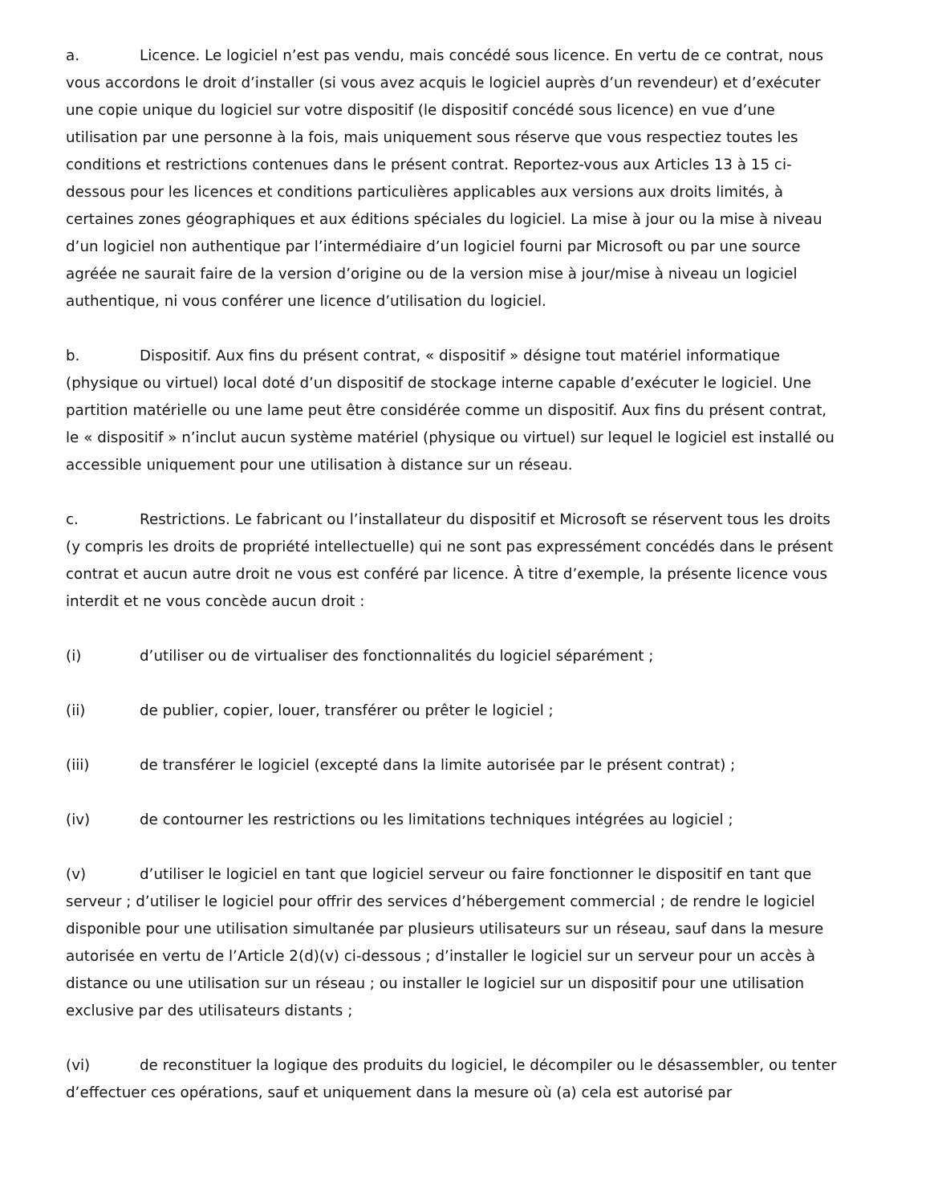a. Licence. Le logiciel n’est pas vendu, mais concédé sous licence. En vertu de ce contrat, nous vous accordons le droit d’installer (si vous avez acquis le logiciel auprès d’un revendeur) et d’exécuter une copie unique du logiciel sur votre dispositif (le dispositif concédé sous licence) en vue d’une utilisation par une personne à la fois, mais uniquement sous réserve que vous respectiez toutes les conditions et restrictions contenues dans le présent contrat. Reportez-vous aux Articles 13 à 15 ci-dessous pour les licences et conditions particulières applicables aux versions aux droits limités, à certaines zones géographiques et aux éditions spéciales du logiciel. La mise à jour ou la mise à niveau d’un logiciel non authentique par l’intermédiaire d’un logiciel fourni par Microsoft ou par une source agréée ne saurait faire de la version d’origine ou de la version mise à jour/mise à niveau un logiciel authentique, ni vous conférer une licence d’utilisation du logiciel.
b. Dispositif. Aux fins du présent contrat, « dispositif » désigne tout matériel informatique (physique ou virtuel) local doté d’un dispositif de stockage interne capable d’exécuter le logiciel. Une partition matérielle ou une lame peut être considérée comme un dispositif. Aux fins du présent contrat, le « dispositif » n’inclut aucun système matériel (physique ou virtuel) sur lequel le logiciel est installé ou accessible uniquement pour une utilisation à distance sur un réseau.
c. Restrictions. Le fabricant ou l’installateur du dispositif et Microsoft se réservent tous les droits (y compris les droits de propriété intellectuelle) qui ne sont pas expressément concédés dans le présent contrat et aucun autre droit ne vous est conféré par licence. À titre d’exemple, la présente licence vous interdit et ne vous concède aucun droit :
(i) d’utiliser ou de virtualiser des fonctionnalités du logiciel séparément ;
(ii) de publier, copier, louer, transférer ou prêter le logiciel ;
(iii) de transférer le logiciel (excepté dans la limite autorisée par le présent contrat) ;
(iv) de contourner les restrictions ou les limitations techniques intégrées au logiciel ;
(v) d’utiliser le logiciel en tant que logiciel serveur ou faire fonctionner le dispositif en tant que serveur ; d’utiliser le logiciel pour offrir des services d’hébergement commercial ; de rendre le logiciel disponible pour une utilisation simultanée par plusieurs utilisateurs sur un réseau, sauf dans la mesure autorisée en vertu de l’Article 2(d)(v) ci-dessous ; d’installer le logiciel sur un serveur pour un accès à distance ou une utilisation sur un réseau ; ou installer le logiciel sur un dispositif pour une utilisation exclusive par des utilisateurs distants ;
(vi) de reconstituer la logique des produits du logiciel, le décompiler ou le désassembler, ou tenter d’effectuer ces opérations, sauf et uniquement dans la mesure où (a) cela est autorisé par